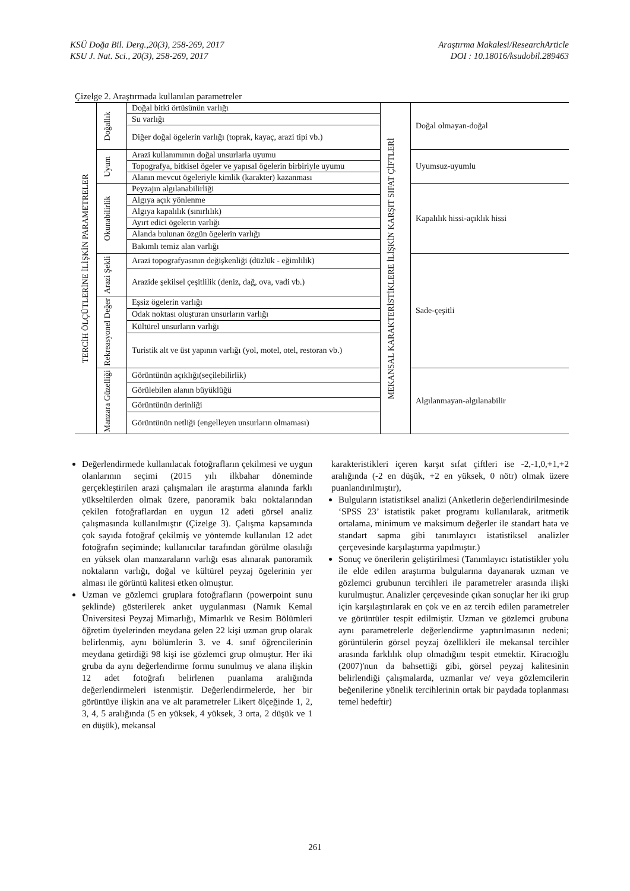KSÜ Doğa Bil. Derg.,20(3), 258-269, 2017
KSU J. Nat. Sci., 20(3), 258-269, 2017
Araştırma Makalesi/ResearchArticle
DOI : 10.18016/ksudobil.289463
Çizelge 2. Araştırmada kullanılan parametreler
| TERCİH ÖLÇÜTLERİNE İLİŞKİN PARAMETRELER | Doğallık | Doğal bitki örtüsünün varlığı | MEKANSAL KARAKTERİSTİKLERE İLİŞKİN KARŞIT SIFAT ÇİFTLERİ | Doğal olmayan-doğal |
| | | Su varlığı | | |
| | | Diğer doğal ögelerin varlığı (toprak, kayaç, arazi tipi vb.) | | |
| | Uyum | Arazi kullanımının doğal unsurlarla uyumu | | Uyumsuz-uyumlu |
| | | Topografya, bitkisel ögeler ve yapısal ögelerin birbiriyle uyumu | | |
| | | Alanın mevcut ögeleriyle kimlik (karakter) kazanması | | |
| | Okunabilirlik | Peyzajın algılanabilirliği | | Kapalılık hissi-açıklık hissi |
| | | Algıya açık yönlenme | | |
| | | Algıya kapalılık (sınırlılık) | | |
| | | Ayırt edici ögelerin varlığı | | |
| | | Alanda bulunan özgün ögelerin varlığı | | |
| | | Bakımlı temiz alan varlığı | | |
| | Arazi Şekli | Arazi topografyasının değişkenliği (düzlük - eğimlilik) | | Sade-çeşitli |
| | | Arazide şekilsel çeşitlilik (deniz, dağ, ova, vadi vb.) | | |
| | Rekreasyonel Değer | Eşsiz ögelerin varlığı | | |
| | | Odak noktası oluşturan unsurların varlığı | | |
| | | Kültürel unsurların varlığı | | |
| | | Turistik alt ve üst yapının varlığı (yol, motel, otel, restoran vb.) | | |
| | Manzara Güzelliği | Görüntünün açıklığı(seçilebilirlik) | | Algılanmayan-algılanabilir |
| | | Görülebilen alanın büyüklüğü | | |
| | | Görüntünün derinliği | | |
| | | Görüntünün netliği (engelleyen unsurların olmaması) | | |
Değerlendirmede kullanılacak fotoğrafların çekilmesi ve uygun olanlarının seçimi (2015 yılı ilkbahar döneminde gerçekleştirilen arazi çalışmaları ile araştırma alanında farklı yükseltilerden olmak üzere, panoramik bakı noktalarından çekilen fotoğraflardan en uygun 12 adeti görsel analiz çalışmasında kullanılmıştır (Çizelge 3). Çalışma kapsamında çok sayıda fotoğraf çekilmiş ve yöntemde kullanılan 12 adet fotoğrafın seçiminde; kullanıcılar tarafından görülme olasılığı en yüksek olan manzaraların varlığı esas alınarak panoramik noktaların varlığı, doğal ve kültürel peyzaj ögelerinin yer alması ile görüntü kalitesi etken olmuştur.
Uzman ve gözlemci gruplara fotoğrafların (powerpoint sunu şeklinde) gösterilerek anket uygulanması (Namık Kemal Üniversitesi Peyzaj Mimarlığı, Mimarlık ve Resim Bölümleri öğretim üyelerinden meydana gelen 22 kişi uzman grup olarak belirlenmiş, aynı bölümlerin 3. ve 4. sınıf öğrencilerinin meydana getirdiği 98 kişi ise gözlemci grup olmuştur. Her iki gruba da aynı değerlendirme formu sunulmuş ve alana ilişkin 12 adet fotoğrafı belirlenen puanlama aralığında değerlendirmeleri istenmiştir. Değerlendirmelerde, her bir görüntüye ilişkin ana ve alt parametreler Likert ölçeğinde 1, 2, 3, 4, 5 aralığında (5 en yüksek, 4 yüksek, 3 orta, 2 düşük ve 1 en düşük), mekansal
karakteristikleri içeren karşıt sıfat çiftleri ise -2,-1,0,+1,+2 aralığında (-2 en düşük, +2 en yüksek, 0 nötr) olmak üzere puanlandırılmıştır),
Bulguların istatistiksel analizi (Anketlerin değerlendirilmesinde ‘SPSS 23’ istatistik paket programı kullanılarak, aritmetik ortalama, minimum ve maksimum değerler ile standart hata ve standart sapma gibi tanımlayıcı istatistiksel analizler çerçevesinde karşılaştırma yapılmıştır.)
Sonuç ve önerilerin geliştirilmesi (Tanımlayıcı istatistikler yolu ile elde edilen araştırma bulgularına dayanarak uzman ve gözlemci grubunun tercihleri ile parametreler arasında ilişki kurulmuştur. Analizler çerçevesinde çıkan sonuçlar her iki grup için karşılaştırılarak en çok ve en az tercih edilen parametreler ve görüntüler tespit edilmiştir. Uzman ve gözlemci grubuna aynı parametrelerle değerlendirme yaptırılmasının nedeni; görüntülerin görsel peyzaj özellikleri ile mekansal tercihler arasında farklılık olup olmadığını tespit etmektir. Kiracıoğlu (2007)'nun da bahsettiği gibi, görsel peyzaj kalitesinin belirlendiği çalışmalarda, uzmanlar ve/ veya gözlemcilerin beğenilerine yönelik tercihlerinin ortak bir paydada toplanması temel hedeftir)
261